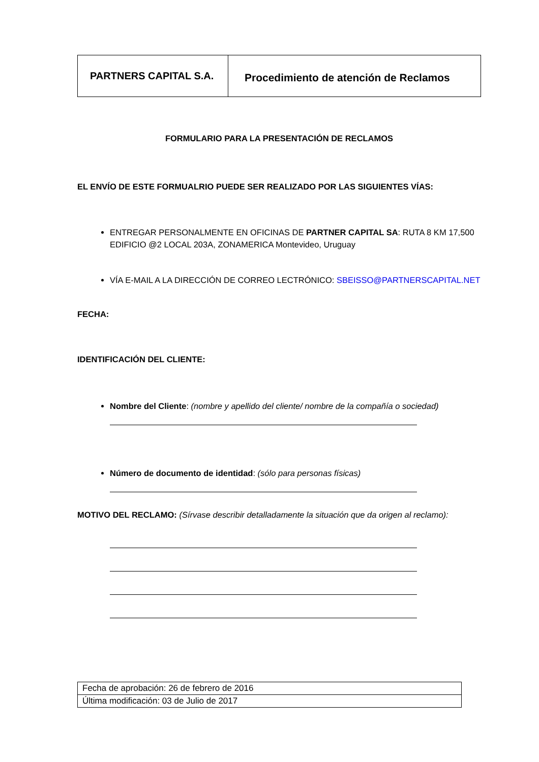| PARTNERS CAPITAL S.A. | Procedimiento de atención de Reclamos |
FORMULARIO PARA LA PRESENTACIÓN DE RECLAMOS
EL ENVÍO DE ESTE FORMUALRIO PUEDE SER REALIZADO POR LAS SIGUIENTES VÍAS:
ENTREGAR PERSONALMENTE EN OFICINAS DE PARTNER CAPITAL SA: RUTA 8 KM 17,500 EDIFICIO @2 LOCAL 203A, ZONAMERICA Montevideo, Uruguay
VÍA E-MAIL A LA DIRECCIÓN DE CORREO LECTRÓNICO: SBEISSO@PARTNERSCAPITAL.NET
FECHA:
IDENTIFICACIÓN DEL CLIENTE:
Nombre del Cliente: (nombre y apellido del cliente/ nombre de la compañía o sociedad)
Número de documento de identidad: (sólo para personas físicas)
MOTIVO DEL RECLAMO: (Sírvase describir detalladamente la situación que da origen al reclamo):
| Fecha de aprobación: 26 de febrero de 2016 |
| Última modificación: 03 de Julio de 2017 |